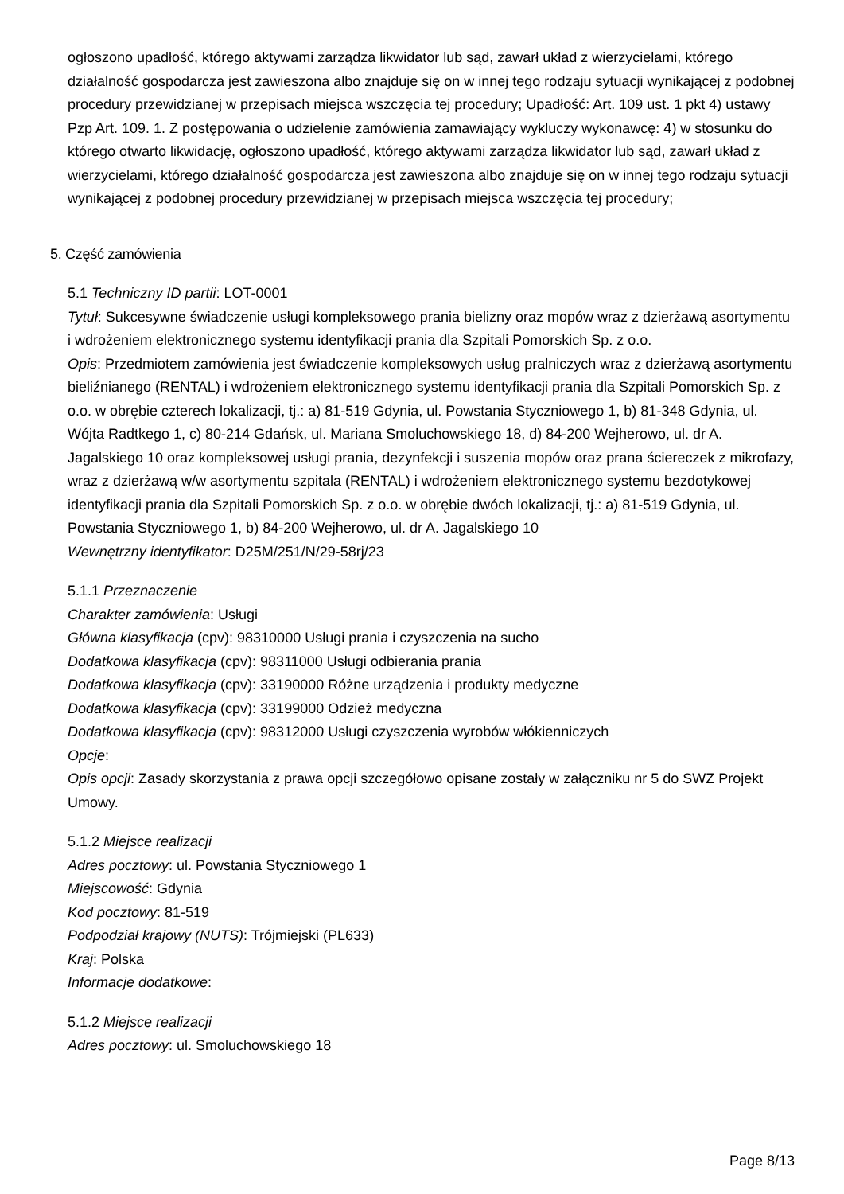ogłoszono upadłość, którego aktywami zarządza likwidator lub sąd, zawarł układ z wierzycielami, którego działalność gospodarcza jest zawieszona albo znajduje się on w innej tego rodzaju sytuacji wynikającej z podobnej procedury przewidzianej w przepisach miejsca wszczęcia tej procedury; Upadłość: Art. 109 ust. 1 pkt 4) ustawy Pzp Art. 109. 1. Z postępowania o udzielenie zamówienia zamawiający wykluczy wykonawcę: 4) w stosunku do którego otwarto likwidację, ogłoszono upadłość, którego aktywami zarządza likwidator lub sąd, zawarł układ z wierzycielami, którego działalność gospodarcza jest zawieszona albo znajduje się on w innej tego rodzaju sytuacji wynikającej z podobnej procedury przewidzianej w przepisach miejsca wszczęcia tej procedury;
5. Część zamówienia
5.1 Techniczny ID partii: LOT-0001
Tytuł: Sukcesywne świadczenie usługi kompleksowego prania bielizny oraz mopów wraz z dzierżawą asortymentu i wdrożeniem elektronicznego systemu identyfikacji prania dla Szpitali Pomorskich Sp. z o.o.
Opis: Przedmiotem zamówienia jest świadczenie kompleksowych usług pralniczych wraz z dzierżawą asortymentu bieliźnianego (RENTAL) i wdrożeniem elektronicznego systemu identyfikacji prania dla Szpitali Pomorskich Sp. z o.o. w obrębie czterech lokalizacji, tj.: a) 81-519 Gdynia, ul. Powstania Styczniowego 1, b) 81-348 Gdynia, ul. Wójta Radtkego 1, c) 80-214 Gdańsk, ul. Mariana Smoluchowskiego 18, d) 84-200 Wejherowo, ul. dr A. Jagalskiego 10 oraz kompleksowej usługi prania, dezynfekcji i suszenia mopów oraz prana ściereczek z mikrofazy, wraz z dzierżawą w/w asortymentu szpitala (RENTAL) i wdrożeniem elektronicznego systemu bezdotykowej identyfikacji prania dla Szpitali Pomorskich Sp. z o.o. w obrębie dwóch lokalizacji, tj.: a) 81-519 Gdynia, ul. Powstania Styczniowego 1, b) 84-200 Wejherowo, ul. dr A. Jagalskiego 10
Wewnętrzny identyfikator: D25M/251/N/29-58rj/23
5.1.1 Przeznaczenie
Charakter zamówienia: Usługi
Główna klasyfikacja (cpv): 98310000 Usługi prania i czyszczenia na sucho
Dodatkowa klasyfikacja (cpv): 98311000 Usługi odbierania prania
Dodatkowa klasyfikacja (cpv): 33190000 Różne urządzenia i produkty medyczne
Dodatkowa klasyfikacja (cpv): 33199000 Odzież medyczna
Dodatkowa klasyfikacja (cpv): 98312000 Usługi czyszczenia wyrobów włókienniczych
Opcje:
Opis opcji: Zasady skorzystania z prawa opcji szczegółowo opisane zostały w załączniku nr 5 do SWZ Projekt Umowy.
5.1.2 Miejsce realizacji
Adres pocztowy: ul. Powstania Styczniowego 1
Miejscowość: Gdynia
Kod pocztowy: 81-519
Podpodział krajowy (NUTS): Trójmiejski (PL633)
Kraj: Polska
Informacje dodatkowe:
5.1.2 Miejsce realizacji
Adres pocztowy: ul. Smoluchowskiego 18
Page 8/13